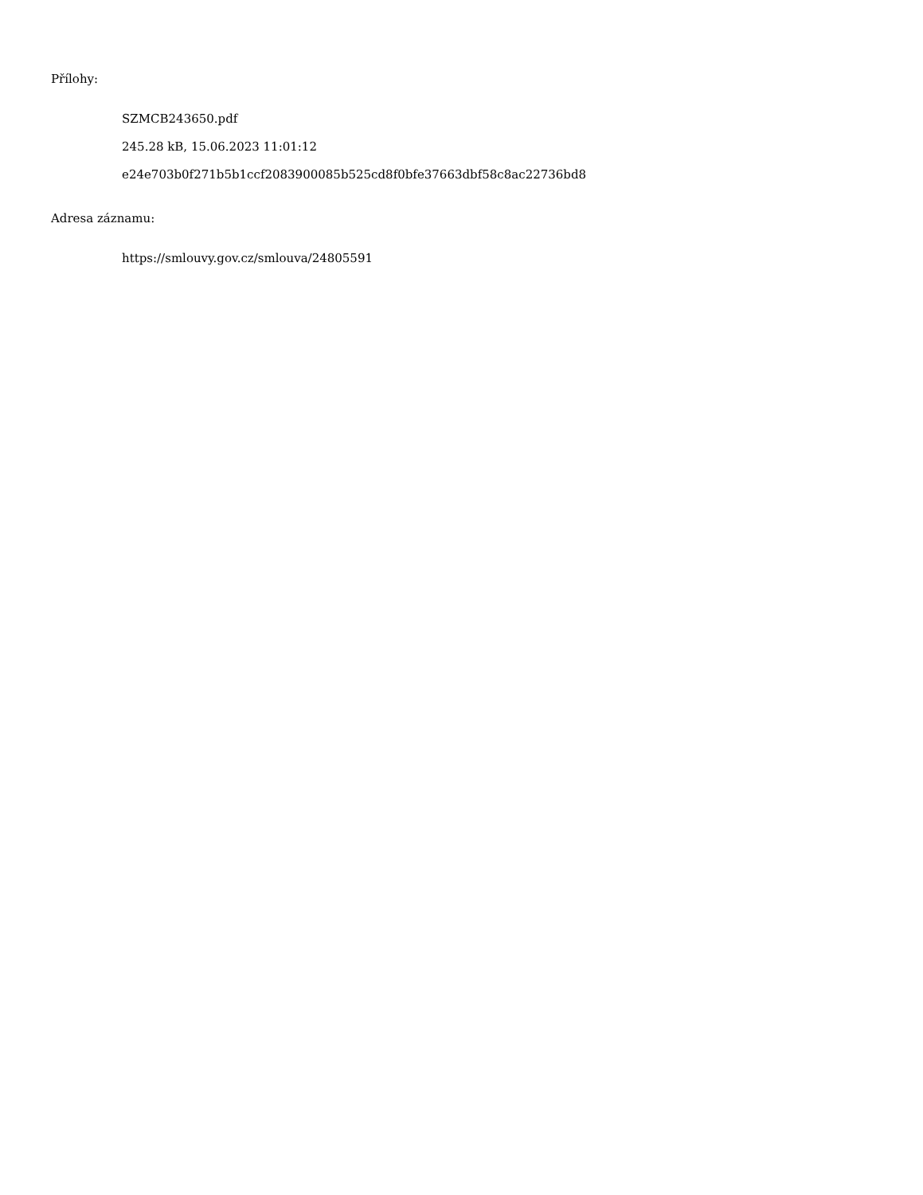Přílohy:
SZMCB243650.pdf
245.28 kB, 15.06.2023 11:01:12
e24e703b0f271b5b1ccf2083900085b525cd8f0bfe37663dbf58c8ac22736bd8
Adresa záznamu:
https://smlouvy.gov.cz/smlouva/24805591